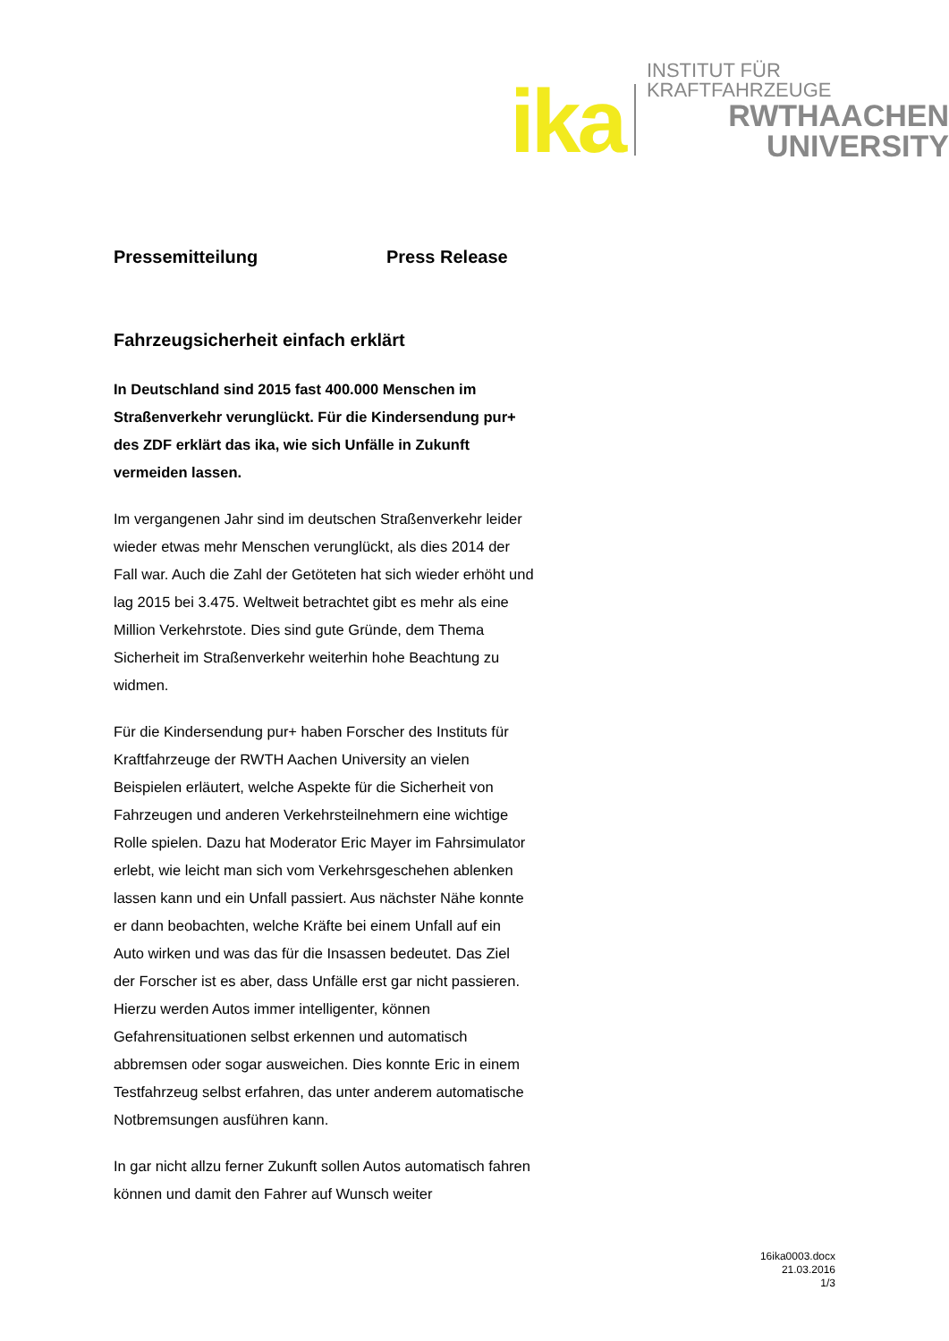ika
INSTITUT FÜR KRAFTFAHRZEUGE
RWTHAACHEN
UNIVERSITY
Pressemitteilung Press Release
Fahrzeugsicherheit einfach erklärt
In Deutschland sind 2015 fast 400.000 Menschen im Straßenverkehr verunglückt. Für die Kindersendung pur+ des ZDF erklärt das ika, wie sich Unfälle in Zukunft vermeiden lassen.
Im vergangenen Jahr sind im deutschen Straßenverkehr leider wieder etwas mehr Menschen verunglückt, als dies 2014 der Fall war. Auch die Zahl der Getöteten hat sich wieder erhöht und lag 2015 bei 3.475. Weltweit betrachtet gibt es mehr als eine Million Verkehrstote. Dies sind gute Gründe, dem Thema Sicherheit im Straßenverkehr weiterhin hohe Beachtung zu widmen.
Für die Kindersendung pur+ haben Forscher des Instituts für Kraftfahrzeuge der RWTH Aachen University an vielen Beispielen erläutert, welche Aspekte für die Sicherheit von Fahrzeugen und anderen Verkehrsteilnehmern eine wichtige Rolle spielen. Dazu hat Moderator Eric Mayer im Fahrsimulator erlebt, wie leicht man sich vom Verkehrsgeschehen ablenken lassen kann und ein Unfall passiert. Aus nächster Nähe konnte er dann beobachten, welche Kräfte bei einem Unfall auf ein Auto wirken und was das für die Insassen bedeutet. Das Ziel der Forscher ist es aber, dass Unfälle erst gar nicht passieren. Hierzu werden Autos immer intelligenter, können Gefahrensituationen selbst erkennen und automatisch abbremsen oder sogar ausweichen. Dies konnte Eric in einem Testfahrzeug selbst erfahren, das unter anderem automatische Notbremsungen ausführen kann.
In gar nicht allzu ferner Zukunft sollen Autos automatisch fahren können und damit den Fahrer auf Wunsch weiter
16ika0003.docx
21.03.2016
1/3